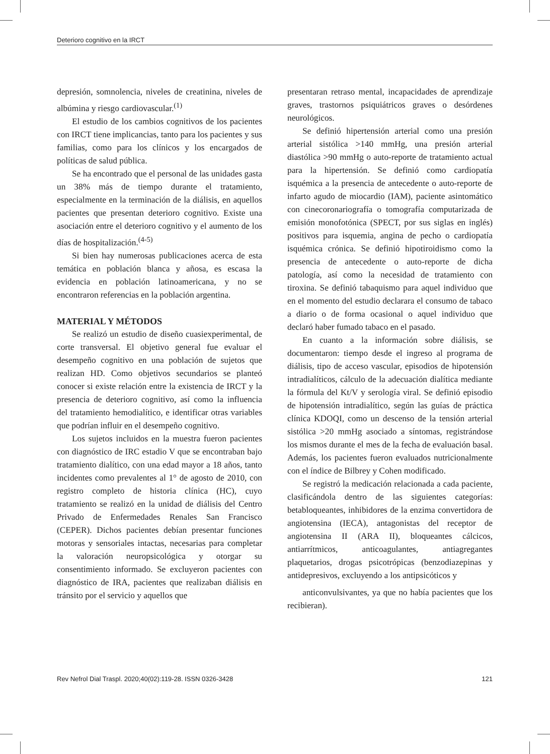Deterioro cognitivo en la IRCT
depresión, somnolencia, niveles de creatinina, niveles de albúmina y riesgo cardiovascular.<sup>(1)</sup>
El estudio de los cambios cognitivos de los pacientes con IRCT tiene implicancias, tanto para los pacientes y sus familias, como para los clínicos y los encargados de políticas de salud pública.
Se ha encontrado que el personal de las unidades gasta un 38% más de tiempo durante el tratamiento, especialmente en la terminación de la diálisis, en aquellos pacientes que presentan deterioro cognitivo. Existe una asociación entre el deterioro cognitivo y el aumento de los días de hospitalización.<sup>(4-5)</sup>
Si bien hay numerosas publicaciones acerca de esta temática en población blanca y añosa, es escasa la evidencia en población latinoamericana, y no se encontraron referencias en la población argentina.
MATERIAL Y MÉTODOS
Se realizó un estudio de diseño cuasiexperimental, de corte transversal. El objetivo general fue evaluar el desempeño cognitivo en una población de sujetos que realizan HD. Como objetivos secundarios se planteó conocer si existe relación entre la existencia de IRCT y la presencia de deterioro cognitivo, así como la influencia del tratamiento hemodialítico, e identificar otras variables que podrían influir en el desempeño cognitivo.
Los sujetos incluidos en la muestra fueron pacientes con diagnóstico de IRC estadio V que se encontraban bajo tratamiento dialítico, con una edad mayor a 18 años, tanto incidentes como prevalentes al 1° de agosto de 2010, con registro completo de historia clínica (HC), cuyo tratamiento se realizó en la unidad de diálisis del Centro Privado de Enfermedades Renales San Francisco (CEPER). Dichos pacientes debían presentar funciones motoras y sensoriales intactas, necesarias para completar la valoración neuropsicológica y otorgar su consentimiento informado. Se excluyeron pacientes con diagnóstico de IRA, pacientes que realizaban diálisis en tránsito por el servicio y aquellos que
presentaran retraso mental, incapacidades de aprendizaje graves, trastornos psiquiátricos graves o desórdenes neurológicos.
Se definió hipertensión arterial como una presión arterial sistólica >140 mmHg, una presión arterial diastólica >90 mmHg o auto-reporte de tratamiento actual para la hipertensión. Se definió como cardiopatía isquémica a la presencia de antecedente o auto-reporte de infarto agudo de miocardio (IAM), paciente asintomático con cinecoronariografía o tomografía computarizada de emisión monofotónica (SPECT, por sus siglas en inglés) positivos para isquemia, angina de pecho o cardiopatía isquémica crónica. Se definió hipotiroidismo como la presencia de antecedente o auto-reporte de dicha patología, así como la necesidad de tratamiento con tiroxina. Se definió tabaquismo para aquel individuo que en el momento del estudio declarara el consumo de tabaco a diario o de forma ocasional o aquel individuo que declaró haber fumado tabaco en el pasado.
En cuanto a la información sobre diálisis, se documentaron: tiempo desde el ingreso al programa de diálisis, tipo de acceso vascular, episodios de hipotensión intradialíticos, cálculo de la adecuación dialítica mediante la fórmula del Kt/V y serología viral. Se definió episodio de hipotensión intradialítico, según las guías de práctica clínica KDOQI, como un descenso de la tensión arterial sistólica >20 mmHg asociado a síntomas, registrándose los mismos durante el mes de la fecha de evaluación basal. Además, los pacientes fueron evaluados nutricionalmente con el índice de Bilbrey y Cohen modificado.
Se registró la medicación relacionada a cada paciente, clasificándola dentro de las siguientes categorías: betabloqueantes, inhibidores de la enzima convertidora de angiotensina (IECA), antagonistas del receptor de angiotensina II (ARA II), bloqueantes cálcicos, antiarrítmicos, anticoagulantes, antiagregantes plaquetarios, drogas psicotrópicas (benzodiazepinas y antidepresivos, excluyendo a los antipsicóticos y
anticonvulsivantes, ya que no había pacientes que los recibieran).
Rev Nefrol Dial Traspl. 2020;40(02):119-28. ISSN 0326-3428 121